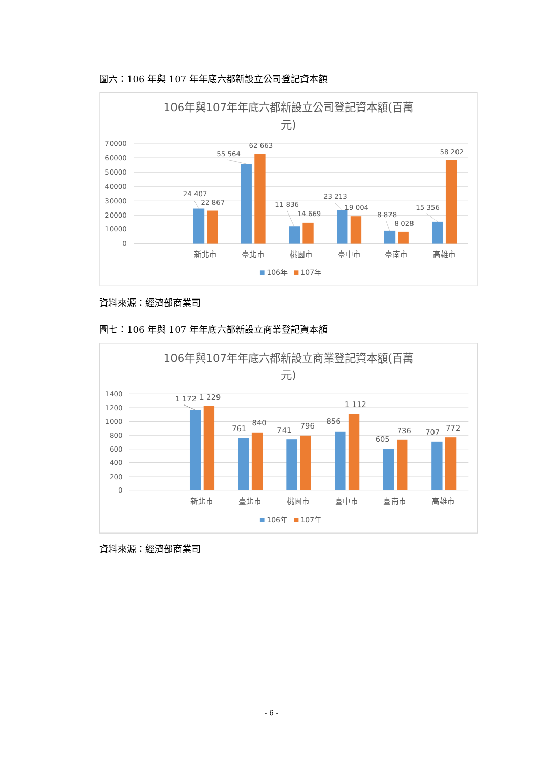圖六：106 年與 107 年年底六都新設立公司登記資本額
106年與107年年底六都新設立公司登記資本額(百萬
元)
70000
60000
50000
40000
30000
20000
10000
0
24 407
22 867
55 564
62 663
11 836
14 669
23 213
19 004
8 878
8 028
15 356
58 202
新北市
臺北市
桃園市
臺中市
臺南市
高雄市
106年
107年
資料來源：經濟部商業司
圖七：106 年與 107 年年底六都新設立商業登記資本額
106年與107年年底六都新設立商業登記資本額(百萬
元)
1400
1200
1000
800
600
400
200
0
1 172
1 229
761
840
741
796
856
1 112
605
736
707
772
新北市
臺北市
桃園市
臺中市
臺南市
高雄市
106年
107年
資料來源：經濟部商業司
- 6 -